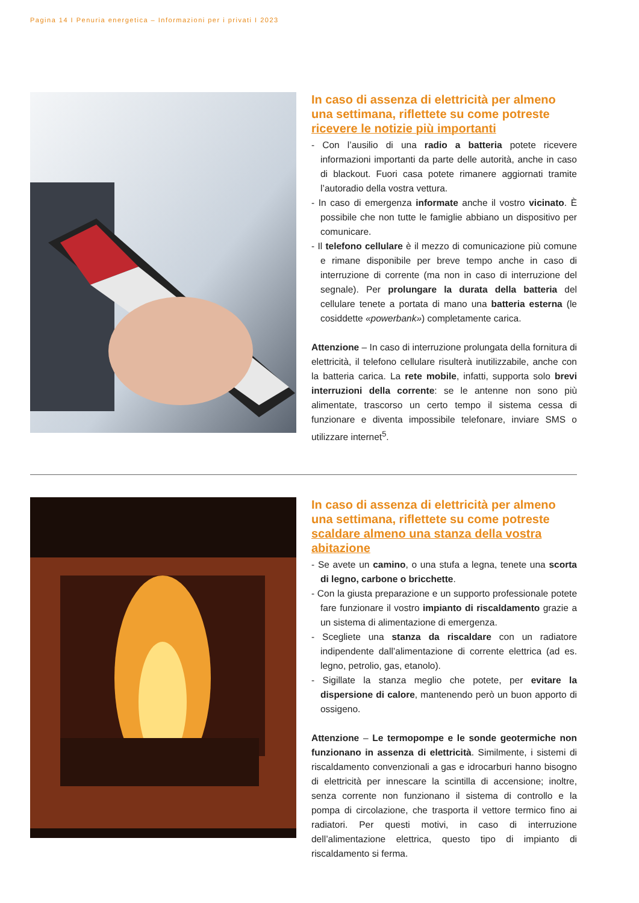Pagina 14 I Penuria energetica – Informazioni per i privati I 2023
In caso di assenza di elettricità per almeno una settimana, riflettete su come potreste ricevere le notizie più importanti
- Con l’ausilio di una radio a batteria potete ricevere informazioni importanti da parte delle autorità, anche in caso di blackout. Fuori casa potete rimanere aggiornati tramite l’autoradio della vostra vettura.
- In caso di emergenza informate anche il vostro vicinato. È possibile che non tutte le famiglie abbiano un dispositivo per comunicare.
- Il telefono cellulare è il mezzo di comunicazione più comune e rimane disponibile per breve tempo anche in caso di interruzione di corrente (ma non in caso di interruzione del segnale). Per prolungare la durata della batteria del cellulare tenete a portata di mano una batteria esterna (le cosiddette «powerbank») completamente carica.
Attenzione – In caso di interruzione prolungata della fornitura di elettricità, il telefono cellulare risulterà inutilizzabile, anche con la batteria carica. La rete mobile, infatti, supporta solo brevi interruzioni della corrente: se le antenne non sono più alimentate, trascorso un certo tempo il sistema cessa di funzionare e diventa impossibile telefonare, inviare SMS o utilizzare internet<sup>5</sup>.
In caso di assenza di elettricità per almeno una settimana, riflettete su come potreste scaldare almeno una stanza della vostra abitazione
- Se avete un camino, o una stufa a legna, tenete una scorta di legno, carbone o bricchette.
- Con la giusta preparazione e un supporto professionale potete fare funzionare il vostro impianto di riscaldamento grazie a un sistema di alimentazione di emergenza.
- Scegliete una stanza da riscaldare con un radiatore indipendente dall’alimentazione di corrente elettrica (ad es. legno, petrolio, gas, etanolo).
- Sigillate la stanza meglio che potete, per evitare la dispersione di calore, mantenendo però un buon apporto di ossigeno.
Attenzione – Le termopompe e le sonde geotermiche non funzionano in assenza di elettricità. Similmente, i sistemi di riscaldamento convenzionali a gas e idrocarburi hanno bisogno di elettricità per innescare la scintilla di accensione; inoltre, senza corrente non funzionano il sistema di controllo e la pompa di circolazione, che trasporta il vettore termico fino ai radiatori. Per questi motivi, in caso di interruzione dell’alimentazione elettrica, questo tipo di impianto di riscaldamento si ferma.